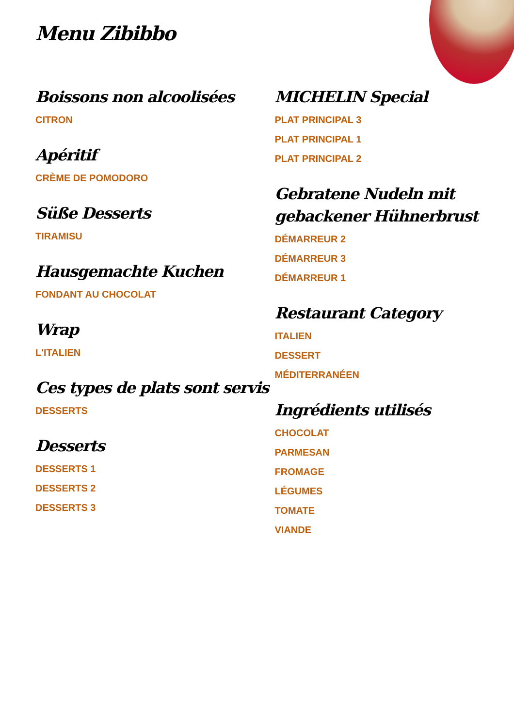Menu Zibibbo
Boissons non alcoolisées
CITRON
Apéritif
CRÈME DE POMODORO
Süße Desserts
TIRAMISU
Hausgemachte Kuchen
FONDANT AU CHOCOLAT
Wrap
L'ITALIEN
Ces types de plats sont servis
DESSERTS
Desserts
DESSERTS 1
DESSERTS 2
DESSERTS 3
MICHELIN Special
PLAT PRINCIPAL 3
PLAT PRINCIPAL 1
PLAT PRINCIPAL 2
Gebratene Nudeln mit gebackener Hühnerbrust
DÉMARREUR 2
DÉMARREUR 3
DÉMARREUR 1
Restaurant Category
ITALIEN
DESSERT
MÉDITERRANÉEN
Ingrédients utilisés
CHOCOLAT
PARMESAN
FROMAGE
LÉGUMES
TOMATE
VIANDE